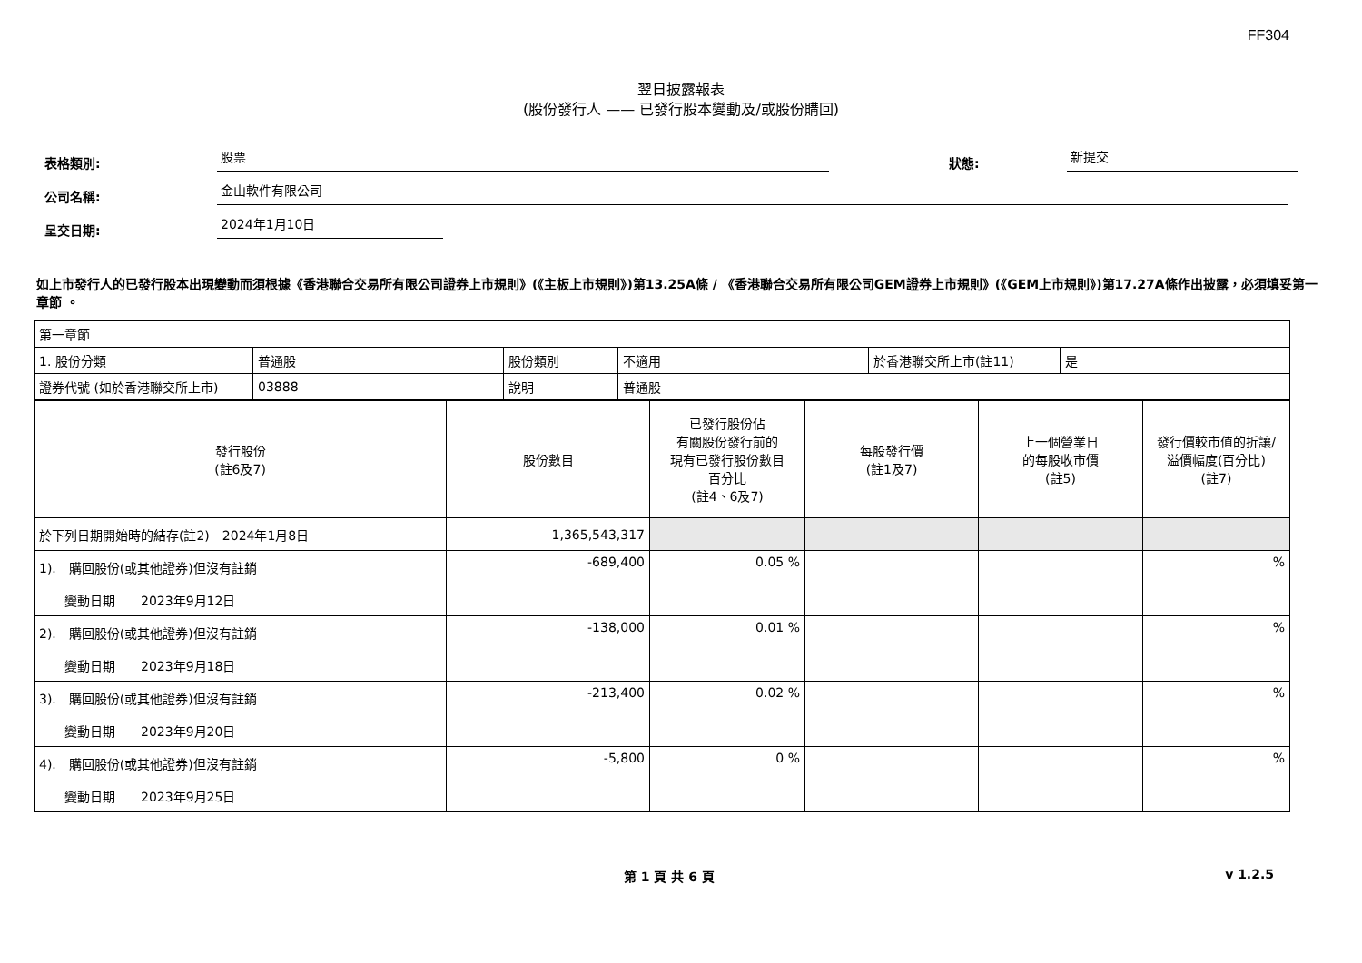FF304
翌日披露報表
(股份發行人 —— 已發行股本變動及/或股份購回)
表格類別:
股票
狀態:
新提交
公司名稱:
金山軟件有限公司
呈交日期:
2024年1月10日
如上市發行人的已發行股本出現變動而須根據《香港聯合交易所有限公司證券上市規則》(《主板上市規則》)第13.25A條 / 《香港聯合交易所有限公司GEM證券上市規則》(《GEM上市規則》)第17.27A條作出披露，必須填妥第一章節 。
| 第一章節 | | | | | |
| 1. 股份分類 | 普通股 | 股份類別 | 不適用 | 於香港聯交所上市(註11) | 是 |
| 證券代號 (如於香港聯交所上市) | 03888 | 說明 | 普通股 | | |
| 發行股份 (註6及7) | 股份數目 | 已發行股份佔 有關股份發行前的 現有已發行股份數目 百分比 (註4、6及7) | 每股發行價 (註1及7) | 上一個營業日 的每股收市價 (註5) | 發行價較市值的折讓/ 溢價幅度(百分比) (註7) |
| --- | --- | --- | --- | --- | --- |
| 於下列日期開始時的結存(註2) 2024年1月8日 | 1,365,543,317 | | | | |
| 1). 購回股份(或其他證券)但沒有註銷 變動日期 2023年9月12日 | -689,400 | 0.05 % | | | % |
| 2). 購回股份(或其他證券)但沒有註銷 變動日期 2023年9月18日 | -138,000 | 0.01 % | | | % |
| 3). 購回股份(或其他證券)但沒有註銷 變動日期 2023年9月20日 | -213,400 | 0.02 % | | | % |
| 4). 購回股份(或其他證券)但沒有註銷 變動日期 2023年9月25日 | -5,800 | 0 % | | | % |
第 1 頁 共 6 頁 v 1.2.5